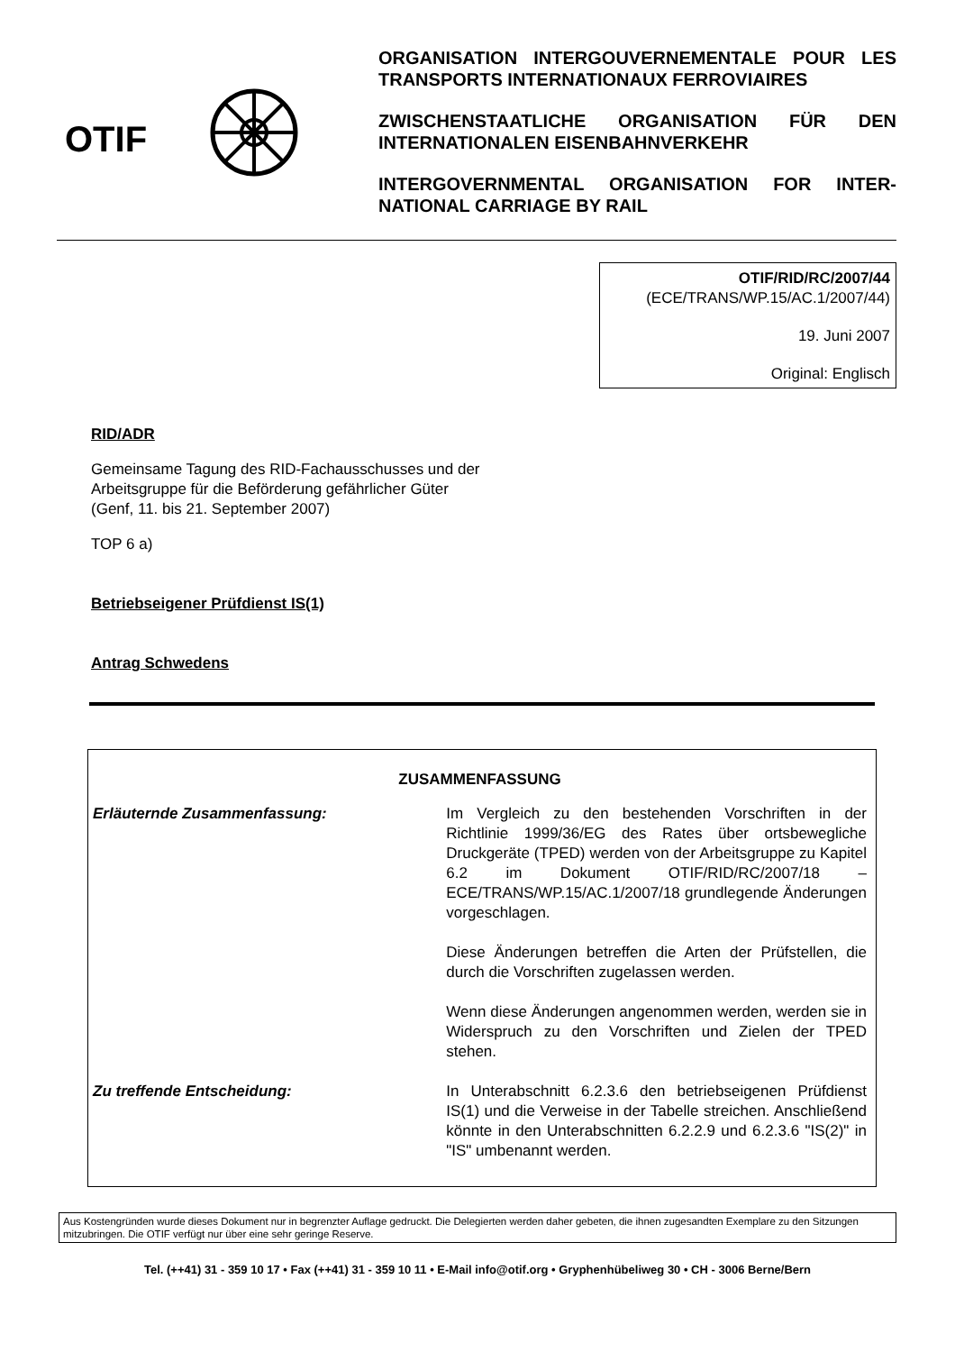OTIF
ORGANISATION INTERGOUVERNEMENTALE POUR LES TRANSPORTS INTERNATIONAUX FERROVIAIRES
ZWISCHENSTAATLICHE ORGANISATION FÜR DEN INTERNATIONALEN EISENBAHNVERKEHR
INTERGOVERNMENTAL ORGANISATION FOR INTER-NATIONAL CARRIAGE BY RAIL
OTIF/RID/RC/2007/44
(ECE/TRANS/WP.15/AC.1/2007/44)
19. Juni 2007
Original: Englisch
RID/ADR
Gemeinsame Tagung des RID-Fachausschusses und der
Arbeitsgruppe für die Beförderung gefährlicher Güter
(Genf, 11. bis 21. September 2007)
TOP 6 a)
Betriebseigener Prüfdienst IS(1)
Antrag Schwedens
ZUSAMMENFASSUNG
Erläuternde Zusammenfassung: Im Vergleich zu den bestehenden Vorschriften in der Richtlinie 1999/36/EG des Rates über ortsbewegliche Druckgeräte (TPED) werden von der Arbeitsgruppe zu Kapitel 6.2 im Dokument OTIF/RID/RC/2007/18 – ECE/TRANS/WP.15/AC.1/2007/18 grundlegende Änderungen vorgeschlagen.
Diese Änderungen betreffen die Arten der Prüfstellen, die durch die Vorschriften zugelassen werden.
Wenn diese Änderungen angenommen werden, werden sie in Widerspruch zu den Vorschriften und Zielen der TPED stehen.
Zu treffende Entscheidung: In Unterabschnitt 6.2.3.6 den betriebseigenen Prüfdienst IS(1) und die Verweise in der Tabelle streichen. Anschließend könnte in den Unterabschnitten 6.2.2.9 und 6.2.3.6 "IS(2)" in "IS" umbenannt werden.
Aus Kostengründen wurde dieses Dokument nur in begrenzter Auflage gedruckt. Die Delegierten werden daher gebeten, die ihnen zugesandten Exemplare zu den Sitzungen mitzubringen. Die OTIF verfügt nur über eine sehr geringe Reserve.
Tel. (++41) 31 - 359 10 17 • Fax (++41) 31 - 359 10 11 • E-Mail info@otif.org • Gryphenhübeliweg 30 • CH - 3006 Berne/Bern